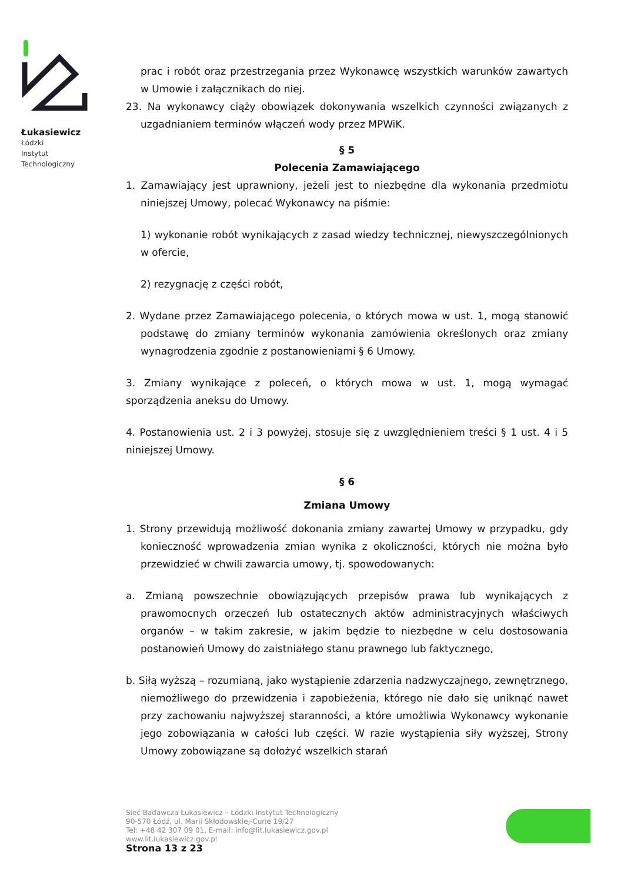Łukasiewicz
Łódzki
Instytut
Technologiczny
prac i robót oraz przestrzegania przez Wykonawcę wszystkich warunków zawartych w Umowie i załącznikach do niej.
23. Na wykonawcy ciąży obowiązek dokonywania wszelkich czynności związanych z uzgadnianiem terminów włączeń wody przez MPWiK.
§ 5
Polecenia Zamawiającego
1. Zamawiający jest uprawniony, jeżeli jest to niezbędne dla wykonania przedmiotu niniejszej Umowy, polecać Wykonawcy na piśmie:
1) wykonanie robót wynikających z zasad wiedzy technicznej, niewyszczególnionych w ofercie,
2) rezygnację z części robót,
2. Wydane przez Zamawiającego polecenia, o których mowa w ust. 1, mogą stanowić podstawę do zmiany terminów wykonania zamówienia określonych oraz zmiany wynagrodzenia zgodnie z postanowieniami § 6 Umowy.
3. Zmiany wynikające z poleceń, o których mowa w ust. 1, mogą wymagać sporządzenia aneksu do Umowy.
4. Postanowienia ust. 2 i 3 powyżej, stosuje się z uwzględnieniem treści § 1 ust. 4 i 5 niniejszej Umowy.
§ 6
Zmiana Umowy
1. Strony przewidują możliwość dokonania zmiany zawartej Umowy w przypadku, gdy konieczność wprowadzenia zmian wynika z okoliczności, których nie można było przewidzieć w chwili zawarcia umowy, tj. spowodowanych:
a. Zmianą powszechnie obowiązujących przepisów prawa lub wynikających z prawomocnych orzeczeń lub ostatecznych aktów administracyjnych właściwych organów – w takim zakresie, w jakim będzie to niezbędne w celu dostosowania postanowień Umowy do zaistniałego stanu prawnego lub faktycznego,
b. Siłą wyższą – rozumianą, jako wystąpienie zdarzenia nadzwyczajnego, zewnętrznego, niemożliwego do przewidzenia i zapobieżenia, którego nie dało się uniknąć nawet przy zachowaniu najwyższej staranności, a które umożliwia Wykonawcy wykonanie jego zobowiązania w całości lub części. W razie wystąpienia siły wyższej, Strony Umowy zobowiązane są dołożyć wszelkich starań
Sieć Badawcza Łukasiewicz – Łódzki Instytut Technologiczny
90-570 Łódź, ul. Marii Skłodowskiej-Curie 19/27
Tel: +48 42 307 09 01, E-mail: info@lit.lukasiewicz.gov.pl
www.lit.lukasiewicz.gov.pl
Strona 13 z 23